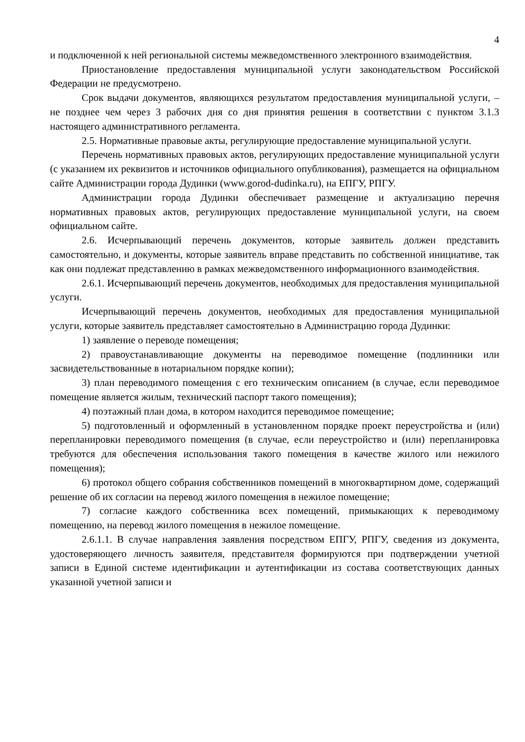4
и подключенной к ней региональной системы межведомственного электронного взаимодействия.
Приостановление предоставления муниципальной услуги законодательством Российской Федерации не предусмотрено.
Срок выдачи документов, являющихся результатом предоставления муниципальной услуги, – не позднее чем через 3 рабочих дня со дня принятия решения в соответствии с пунктом 3.1.3 настоящего административного регламента.
2.5. Нормативные правовые акты, регулирующие предоставление муниципальной услуги.
Перечень нормативных правовых актов, регулирующих предоставление муниципальной услуги (с указанием их реквизитов и источников официального опубликования), размещается на официальном сайте Администрации города Дудинки (www.gorod-dudinka.ru), на ЕПГУ, РПГУ.
Администрации города Дудинки обеспечивает размещение и актуализацию перечня нормативных правовых актов, регулирующих предоставление муниципальной услуги, на своем официальном сайте.
2.6. Исчерпывающий перечень документов, которые заявитель должен представить самостоятельно, и документы, которые заявитель вправе представить по собственной инициативе, так как они подлежат представлению в рамках межведомственного информационного взаимодействия.
2.6.1. Исчерпывающий перечень документов, необходимых для предоставления муниципальной услуги.
Исчерпывающий перечень документов, необходимых для предоставления муниципальной услуги, которые заявитель представляет самостоятельно в Администрацию города Дудинки:
1) заявление о переводе помещения;
2) правоустанавливающие документы на переводимое помещение (подлинники или засвидетельствованные в нотариальном порядке копии);
3) план переводимого помещения с его техническим описанием (в случае, если переводимое помещение является жилым, технический паспорт такого помещения);
4) поэтажный план дома, в котором находится переводимое помещение;
5) подготовленный и оформленный в установленном порядке проект переустройства и (или) перепланировки переводимого помещения (в случае, если переустройство и (или) перепланировка требуются для обеспечения использования такого помещения в качестве жилого или нежилого помещения);
6) протокол общего собрания собственников помещений в многоквартирном доме, содержащий решение об их согласии на перевод жилого помещения в нежилое помещение;
7) согласие каждого собственника всех помещений, примыкающих к переводимому помещению, на перевод жилого помещения в нежилое помещение.
2.6.1.1. В случае направления заявления посредством ЕПГУ, РПГУ, сведения из документа, удостоверяющего личность заявителя, представителя формируются при подтверждении учетной записи в Единой системе идентификации и аутентификации из состава соответствующих данных указанной учетной записи и